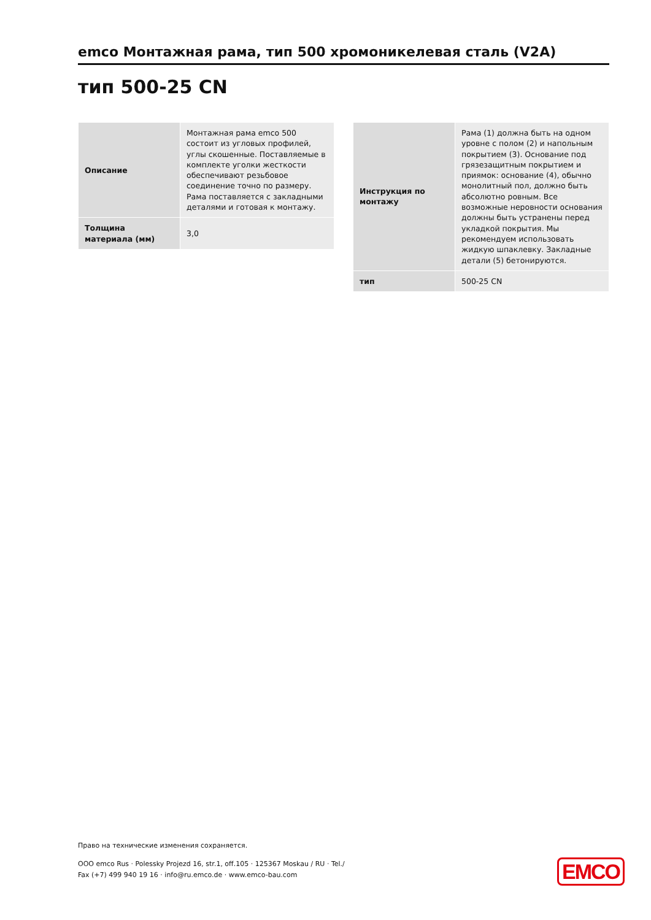emco Монтажная рама, тип 500 хромоникелевая сталь (V2A)
тип 500-25 CN
| Описание | Монтажная рама emco 500 состоит из угловых профилей, углы скошенные. Поставляемые в комплекте уголки жесткости обеспечивают резьбовое соединение точно по размеру. Рама поставляется с закладными деталями и готовая к монтажу. |
| Толщина материала (мм) | 3,0 |
| Инструкция по монтажу | Рама (1) должна быть на одном уровне с полом (2) и напольным покрытием (3). Основание под грязезащитным покрытием и приямок: основание (4), обычно монолитный пол, должно быть абсолютно ровным. Все возможные неровности основания должны быть устранены перед укладкой покрытия. Мы рекомендуем использовать жидкую шпаклевку. Закладные детали (5) бетонируются. |
| тип | 500-25 CN |
Право на технические изменения сохраняется.
ООО emco Rus · Polessky Projezd 16, str.1, off.105 · 125367 Moskau / RU · Tel./
Fax (+7) 499 940 19 16 · info@ru.emco.de · www.emco-bau.com
EMCO